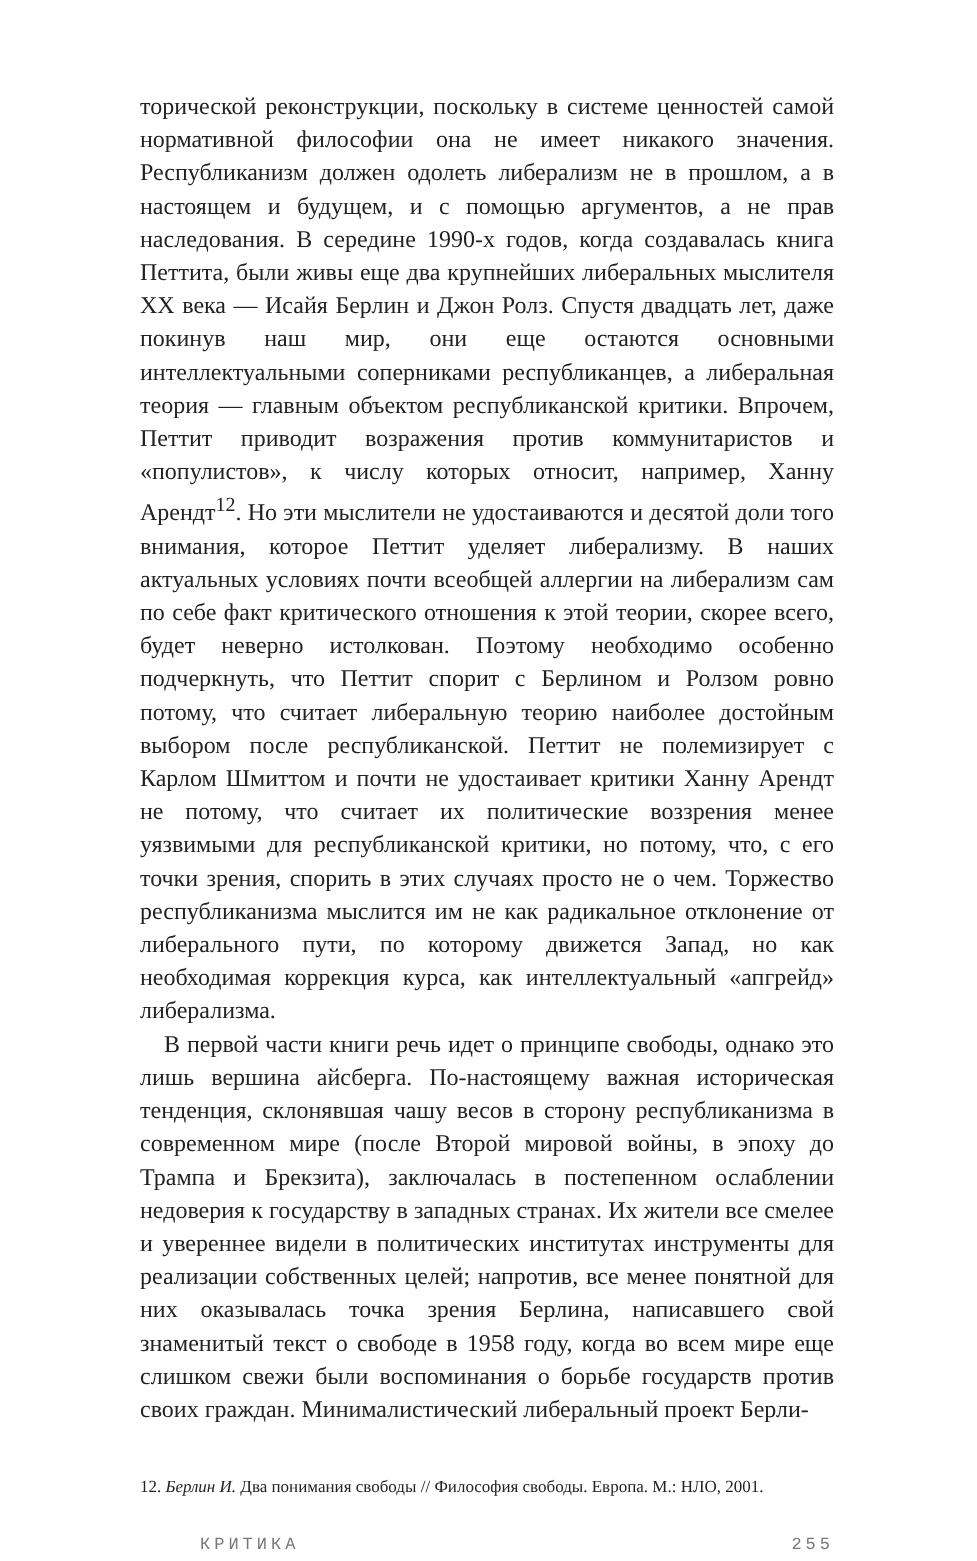торической реконструкции, поскольку в системе ценностей самой нормативной философии она не имеет никакого значения. Республиканизм должен одолеть либерализм не в прошлом, а в настоящем и будущем, и с помощью аргументов, а не прав наследования. В середине 1990-х годов, когда создавалась книга Петтита, были живы еще два крупнейших либеральных мыслителя XX века — Исайя Берлин и Джон Ролз. Спустя двадцать лет, даже покинув наш мир, они еще остаются основными интеллектуальными соперниками республиканцев, а либеральная теория — главным объектом республиканской критики. Впрочем, Петтит приводит возражения против коммунитаристов и «популистов», к числу которых относит, например, Ханну Арендт<sup>12</sup>. Но эти мыслители не удостаиваются и десятой доли того внимания, которое Петтит уделяет либерализму. В наших актуальных условиях почти всеобщей аллергии на либерализм сам по себе факт критического отношения к этой теории, скорее всего, будет неверно истолкован. Поэтому необходимо особенно подчеркнуть, что Петтит спорит с Берлином и Ролзом ровно потому, что считает либеральную теорию наиболее достойным выбором после республиканской. Петтит не полемизирует с Карлом Шмиттом и почти не удостаивает критики Ханну Арендт не потому, что считает их политические воззрения менее уязвимыми для республиканской критики, но потому, что, с его точки зрения, спорить в этих случаях просто не о чем. Торжество республиканизма мыслится им не как радикальное отклонение от либерального пути, по которому движется Запад, но как необходимая коррекция курса, как интеллектуальный «апгрейд» либерализма.
В первой части книги речь идет о принципе свободы, однако это лишь вершина айсберга. По-настоящему важная историческая тенденция, склонявшая чашу весов в сторону республиканизма в современном мире (после Второй мировой войны, в эпоху до Трампа и Брекзита), заключалась в постепенном ослаблении недоверия к государству в западных странах. Их жители все смелее и увереннее видели в политических институтах инструменты для реализации собственных целей; напротив, все менее понятной для них оказывалась точка зрения Берлина, написавшего свой знаменитый текст о свободе в 1958 году, когда во всем мире еще слишком свежи были воспоминания о борьбе государств против своих граждан. Минималистический либеральный проект Берли-
12. Берлин И. Два понимания свободы // Философия свободы. Европа. М.: НЛО, 2001.
КРИТИКА 255